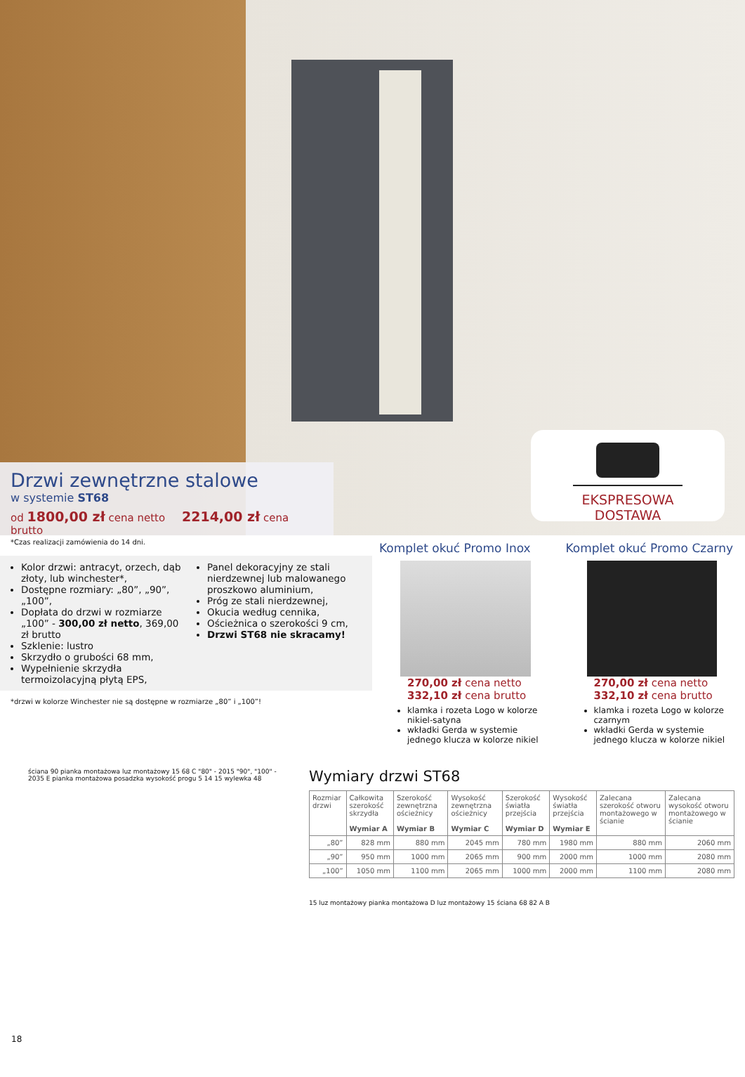Drzwi zewnętrzne stalowe
w systemie ST68
od 1800,00 zł cena netto 2214,00 zł cena brutto
EKSPRESOWA DOSTAWA
*Czas realizacji zamówienia do 14 dni.
Kolor drzwi: antracyt, orzech, dąb złoty, lub winchester*,
Dostępne rozmiary: „80”, „90”, „100”,
Dopłata do drzwi w rozmiarze „100” - 300,00 zł netto, 369,00 zł brutto
Szklenie: lustro
Skrzydło o grubości 68 mm,
Wypełnienie skrzydła termoizolacyjną płytą EPS,
Panel dekoracyjny ze stali nierdzewnej lub malowanego proszkowo aluminium,
Próg ze stali nierdzewnej,
Okucia według cennika,
Ościeżnica o szerokości 9 cm,
Drzwi ST68 nie skracamy!
*drzwi w kolorze Winchester nie są dostępne w rozmiarze „80” i „100”!
Komplet okuć Promo Inox
270,00 zł cena netto
332,10 zł cena brutto
klamka i rozeta Logo w kolorze nikiel-satyna
wkładki Gerda w systemie jednego klucza w kolorze nikiel
Komplet okuć Promo Czarny
270,00 zł cena netto
332,10 zł cena brutto
klamka i rozeta Logo w kolorze czarnym
wkładki Gerda w systemie jednego klucza w kolorze nikiel
ściana 90 pianka montażowa luz montażowy 15 68 C "80" - 2015 "90", "100" - 2035 E pianka montażowa posadzka wysokość progu 5 14 15 wylewka 48
Wymiary drzwi ST68
| Rozmiar drzwi | Całkowita szerokość skrzydła Wymiar A | Szerokość zewnętrzna ościeżnicy Wymiar B | Wysokość zewnętrzna ościeżnicy Wymiar C | Szerokość światła przejścia Wymiar D | Wysokość światła przejścia Wymiar E | Zalecana szerokość otworu montażowego w ścianie | Zalecana wysokość otworu montażowego w ścianie |
| --- | --- | --- | --- | --- | --- | --- | --- |
| „80” | 828 mm | 880 mm | 2045 mm | 780 mm | 1980 mm | 880 mm | 2060 mm |
| „90” | 950 mm | 1000 mm | 2065 mm | 900 mm | 2000 mm | 1000 mm | 2080 mm |
| „100” | 1050 mm | 1100 mm | 2065 mm | 1000 mm | 2000 mm | 1100 mm | 2080 mm |
15 luz montażowy pianka montażowa D luz montażowy 15 ściana 68 82 A B
18